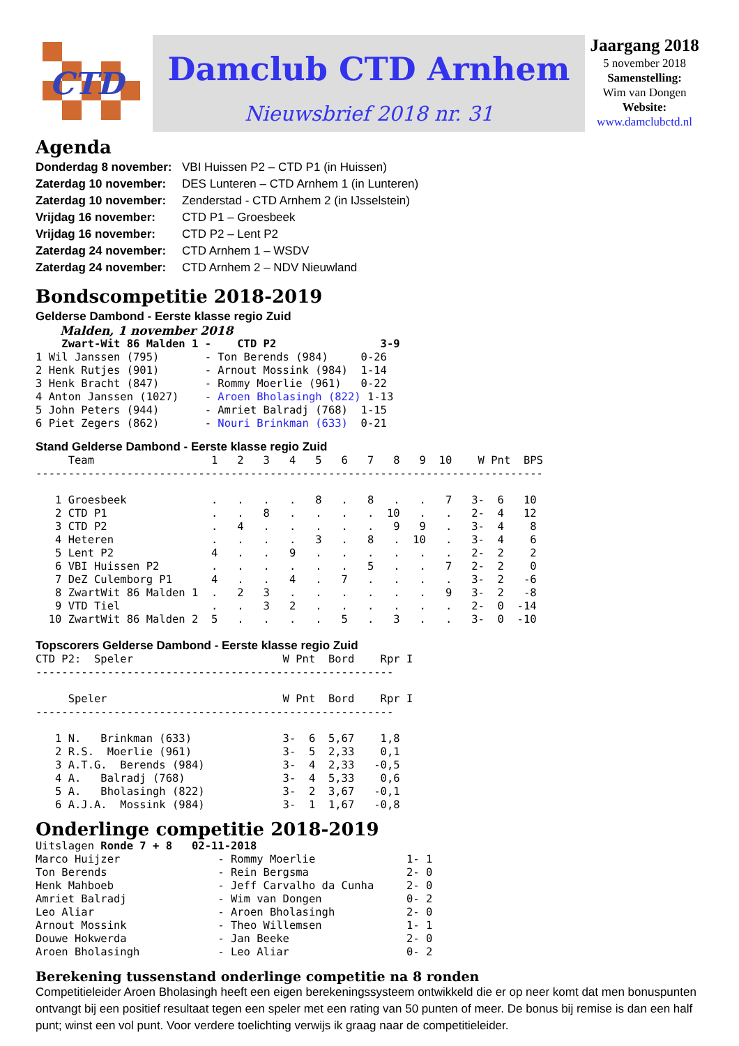CTD
Damclub CTD Arnhem
Nieuwsbrief 2018 nr. 31
Jaargang 2018
5 november 2018
Samenstelling:
Wim van Dongen
Website:
www.damclubctd.nl
Agenda
| Donderdag 8 november: | VBI Huissen P2 – CTD P1 (in Huissen) |
| Zaterdag 10 november: | DES Lunteren – CTD Arnhem 1 (in Lunteren) |
| Zaterdag 10 november: | Zenderstad - CTD Arnhem 2 (in IJsselstein) |
| Vrijdag 16 november: | CTD P1 – Groesbeek |
| Vrijdag 16 november: | CTD P2 – Lent P2 |
| Zaterdag 24 november: | CTD Arnhem 1 – WSDV |
| Zaterdag 24 november: | CTD Arnhem 2 – NDV Nieuwland |
Bondscompetitie 2018-2019
Gelderse Dambond - Eerste klasse regio Zuid
Malden, 1 november 2018
    Zwart-Wit 86 Malden 1 -    CTD P2                3-9
1 Wil Janssen (795)       - Ton Berends (984)     0-26
2 Henk Rutjes (901)       - Arnout Mossink (984)  1-14
3 Henk Bracht (847)       - Rommy Moerlie (961)   0-22
4 Anton Janssen (1027)    - Aroen Bholasingh (822) 1-13
5 John Peters (944)       - Amriet Balradj (768)  1-15
6 Piet Zegers (862)       - Nouri Brinkman (633)  0-21
Stand Gelderse Dambond - Eerste klasse regio Zuid
     Team                  1   2   3   4   5   6   7   8   9  10    W Pnt  BPS
------------------------------------------------------------------------------

   1 Groesbeek             .   .   .   .   8   .   8   .   .   7   3-  6   10
   2 CTD P1                .   .   8   .   .   .   .  10   .   .   2-  4   12
   3 CTD P2                .   4   .   .   .   .   .   9   9   .   3-  4    8
   4 Heteren               .   .   .   .   3   .   8   .  10   .   3-  4    6
   5 Lent P2               4   .   .   9   .   .   .   .   .   .   2-  2    2
   6 VBI Huissen P2        .   .   .   .   .   .   5   .   .   7   2-  2    0
   7 DeZ Culemborg P1      4   .   .   4   .   7   .   .   .   .   3-  2   -6
   8 ZwartWit 86 Malden 1  .   2   3   .   .   .   .   .   .   9   3-  2   -8
   9 VTD Tiel              .   .   3   2   .   .   .   .   .   .   2-  0  -14
  10 ZwartWit 86 Malden 2  5   .   .   .   .   5   .   3   .   .   3-  0  -10
Topscorers Gelderse Dambond - Eerste klasse regio Zuid
CTD P2:  Speler                       W Pnt  Bord    Rpr I
-------------------------------------------------------

     Speler                           W Pnt  Bord    Rpr I
-------------------------------------------------------

   1 N.   Brinkman (633)              3-  6  5,67    1,8
   2 R.S.  Moerlie (961)              3-  5  2,33    0,1
   3 A.T.G.  Berends (984)            3-  4  2,33   -0,5
   4 A.   Balradj (768)               3-  4  5,33    0,6
   5 A.   Bholasingh (822)            3-  2  3,67   -0,1
   6 A.J.A.  Mossink (984)            3-  1  1,67   -0,8
Onderlinge competitie 2018-2019
Uitslagen Ronde 7 + 8   02-11-2018
Marco Huijzer               - Rommy Moerlie              1- 1
Ton Berends                 - Rein Bergsma               2- 0
Henk Mahboeb                - Jeff Carvalho da Cunha     2- 0
Amriet Balradj              - Wim van Dongen             0- 2
Leo Aliar                   - Aroen Bholasingh           2- 0
Arnout Mossink              - Theo Willemsen             1- 1
Douwe Hokwerda              - Jan Beeke                  2- 0
Aroen Bholasingh            - Leo Aliar                  0- 2
Berekening tussenstand onderlinge competitie na 8 ronden
Competitieleider Aroen Bholasingh heeft een eigen berekeningssysteem ontwikkeld die er op neer komt dat men bonuspunten ontvangt bij een positief resultaat tegen een speler met een rating van 50 punten of meer. De bonus bij remise is dan een half punt; winst een vol punt. Voor verdere toelichting verwijs ik graag naar de competitieleider.